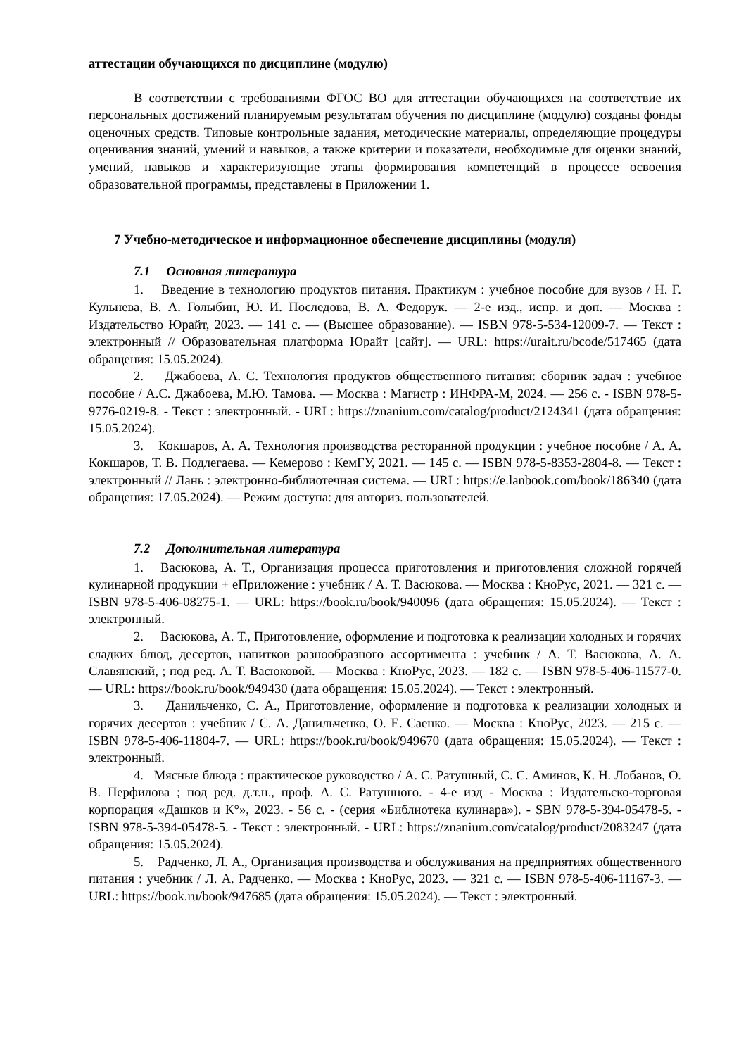аттестации обучающихся по дисциплине (модулю)
В соответствии с требованиями ФГОС ВО для аттестации обучающихся на соответствие их персональных достижений планируемым результатам обучения по дисциплине (модулю) созданы фонды оценочных средств. Типовые контрольные задания, методические материалы, определяющие процедуры оценивания знаний, умений и навыков, а также критерии и показатели, необходимые для оценки знаний, умений, навыков и характеризующие этапы формирования компетенций в процессе освоения образовательной программы, представлены в Приложении 1.
7 Учебно-методическое и информационное обеспечение дисциплины (модуля)
7.1 Основная литература
1. Введение в технологию продуктов питания. Практикум : учебное пособие для вузов / Н. Г. Кульнева, В. А. Голыбин, Ю. И. Последова, В. А. Федорук. — 2-е изд., испр. и доп. — Москва : Издательство Юрайт, 2023. — 141 с. — (Высшее образование). — ISBN 978-5-534-12009-7. — Текст : электронный // Образовательная платформа Юрайт [сайт]. — URL: https://urait.ru/bcode/517465 (дата обращения: 15.05.2024).
2. Джабоева, А. С. Технология продуктов общественного питания: сборник задач : учебное пособие / А.С. Джабоева, М.Ю. Тамова. — Москва : Магистр : ИНФРА-М, 2024. — 256 с. - ISBN 978-5-9776-0219-8. - Текст : электронный. - URL: https://znanium.com/catalog/product/2124341 (дата обращения: 15.05.2024).
3. Кокшаров, А. А. Технология производства ресторанной продукции : учебное пособие / А. А. Кокшаров, Т. В. Подлегаева. — Кемерово : КемГУ, 2021. — 145 с. — ISBN 978-5-8353-2804-8. — Текст : электронный // Лань : электронно-библиотечная система. — URL: https://e.lanbook.com/book/186340 (дата обращения: 17.05.2024). — Режим доступа: для авториз. пользователей.
7.2 Дополнительная литература
1. Васюкова, А. Т., Организация процесса приготовления и приготовления сложной горячей кулинарной продукции + еПриложение : учебник / А. Т. Васюкова. — Москва : КноРус, 2021. — 321 с. — ISBN 978-5-406-08275-1. — URL: https://book.ru/book/940096 (дата обращения: 15.05.2024). — Текст : электронный.
2. Васюкова, А. Т., Приготовление, оформление и подготовка к реализации холодных и горячих сладких блюд, десертов, напитков разнообразного ассортимента : учебник / А. Т. Васюкова, А. А. Славянский, ; под ред. А. Т. Васюковой. — Москва : КноРус, 2023. — 182 с. — ISBN 978-5-406-11577-0. — URL: https://book.ru/book/949430 (дата обращения: 15.05.2024). — Текст : электронный.
3. Данильченко, С. А., Приготовление, оформление и подготовка к реализации холодных и горячих десертов : учебник / С. А. Данильченко, О. Е. Саенко. — Москва : КноРус, 2023. — 215 с. — ISBN 978-5-406-11804-7. — URL: https://book.ru/book/949670 (дата обращения: 15.05.2024). — Текст : электронный.
4. Мясные блюда : практическое руководство / А. С. Ратушный, С. С. Аминов, К. Н. Лобанов, О. В. Перфилова ; под ред. д.т.н., проф. А. С. Ратушного. - 4-е изд - Москва : Издательско-торговая корпорация «Дашков и К°», 2023. - 56 с. - (серия «Библиотека кулинара»). - SBN 978-5-394-05478-5. - ISBN 978-5-394-05478-5. - Текст : электронный. - URL: https://znanium.com/catalog/product/2083247 (дата обращения: 15.05.2024).
5. Радченко, Л. А., Организация производства и обслуживания на предприятиях общественного питания : учебник / Л. А. Радченко. — Москва : КноРус, 2023. — 321 с. — ISBN 978-5-406-11167-3. — URL: https://book.ru/book/947685 (дата обращения: 15.05.2024). — Текст : электронный.